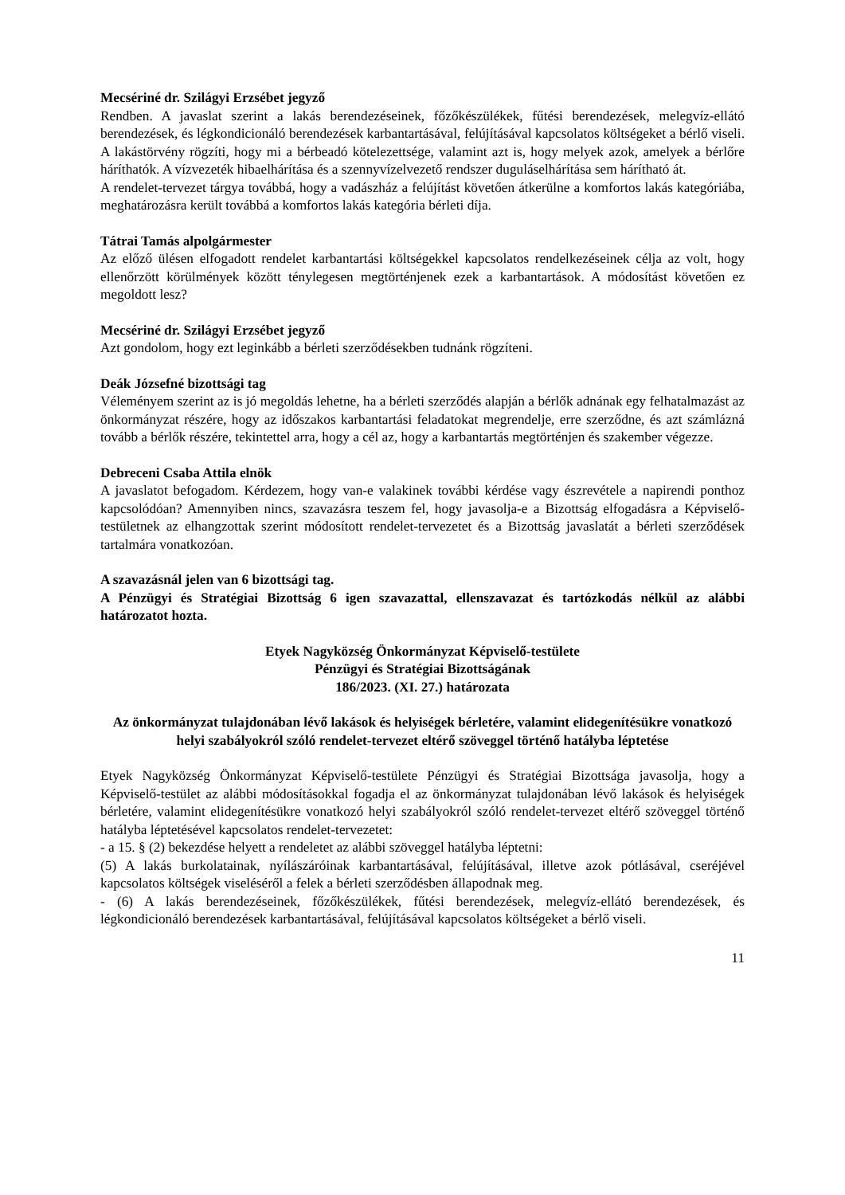Mecsériné dr. Szilágyi Erzsébet jegyző
Rendben. A javaslat szerint a lakás berendezéseinek, főzőkészülékek, fűtési berendezések, melegvíz-ellátó berendezések, és légkondicionáló berendezések karbantartásával, felújításával kapcsolatos költségeket a bérlő viseli. A lakástörvény rögzíti, hogy mi a bérbeadó kötelezettsége, valamint azt is, hogy melyek azok, amelyek a bérlőre háríthatók. A vízvezeték hibaelhárítása és a szennyvízelvezető rendszer duguláselhárítása sem hárítható át.
A rendelet-tervezet tárgya továbbá, hogy a vadászház a felújítást követően átkerülne a komfortos lakás kategóriába, meghatározásra került továbbá a komfortos lakás kategória bérleti díja.
Tátrai Tamás alpolgármester
Az előző ülésen elfogadott rendelet karbantartási költségekkel kapcsolatos rendelkezéseinek célja az volt, hogy ellenőrzött körülmények között ténylegesen megtörténjenek ezek a karbantartások. A módosítást követően ez megoldott lesz?
Mecsériné dr. Szilágyi Erzsébet jegyző
Azt gondolom, hogy ezt leginkább a bérleti szerződésekben tudnánk rögzíteni.
Deák Józsefné bizottsági tag
Véleményem szerint az is jó megoldás lehetne, ha a bérleti szerződés alapján a bérlők adnának egy felhatalmazást az önkormányzat részére, hogy az időszakos karbantartási feladatokat megrendelje, erre szerződne, és azt számlázná tovább a bérlők részére, tekintettel arra, hogy a cél az, hogy a karbantartás megtörténjen és szakember végezze.
Debreceni Csaba Attila elnök
A javaslatot befogadom. Kérdezem, hogy van-e valakinek további kérdése vagy észrevétele a napirendi ponthoz kapcsolódóan? Amennyiben nincs, szavazásra teszem fel, hogy javasolja-e a Bizottság elfogadásra a Képviselő-testületnek az elhangzottak szerint módosított rendelet-tervezetet és a Bizottság javaslatát a bérleti szerződések tartalmára vonatkozóan.
A szavazásnál jelen van 6 bizottsági tag.
A Pénzügyi és Stratégiai Bizottság 6 igen szavazattal, ellenszavazat és tartózkodás nélkül az alábbi határozatot hozta.
Etyek Nagyközség Önkormányzat Képviselő-testülete
Pénzügyi és Stratégiai Bizottságának
186/2023. (XI. 27.) határozata
Az önkormányzat tulajdonában lévő lakások és helyiségek bérletére, valamint elidegenítésükre vonatkozó helyi szabályokról szóló rendelet-tervezet eltérő szöveggel történő hatályba léptetése
Etyek Nagyközség Önkormányzat Képviselő-testülete Pénzügyi és Stratégiai Bizottsága javasolja, hogy a Képviselő-testület az alábbi módosításokkal fogadja el az önkormányzat tulajdonában lévő lakások és helyiségek bérletére, valamint elidegenítésükre vonatkozó helyi szabályokról szóló rendelet-tervezet eltérő szöveggel történő hatályba léptetésével kapcsolatos rendelet-tervezetet:
- a 15. § (2) bekezdése helyett a rendeletet az alábbi szöveggel hatályba léptetni:
(5) A lakás burkolatainak, nyílászáróinak karbantartásával, felújításával, illetve azok pótlásával, cseréjével kapcsolatos költségek viseléséről a felek a bérleti szerződésben állapodnak meg.
- (6) A lakás berendezéseinek, főzőkészülékek, fűtési berendezések, melegvíz-ellátó berendezések, és légkondicionáló berendezések karbantartásával, felújításával kapcsolatos költségeket a bérlő viseli.
11